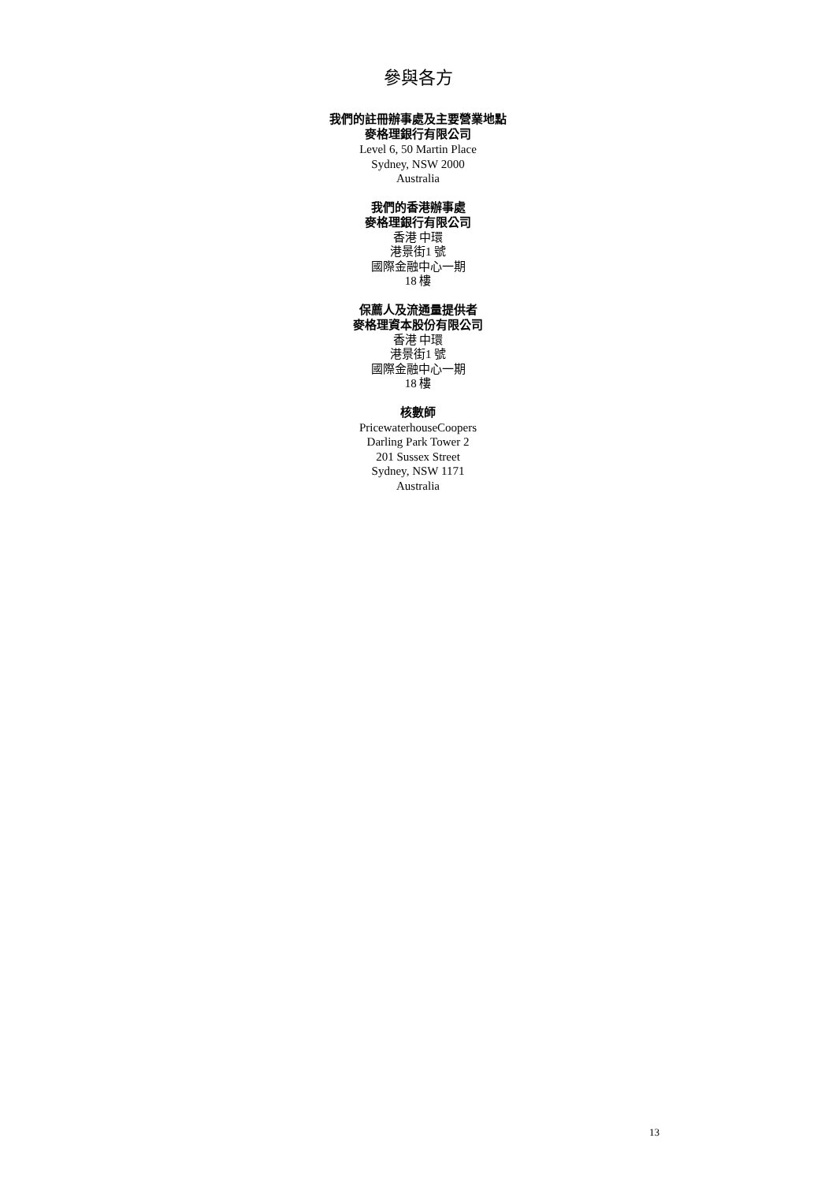參與各方
我們的註冊辦事處及主要營業地點
麥格理銀行有限公司
Level 6, 50 Martin Place
Sydney, NSW 2000
Australia
我們的香港辦事處
麥格理銀行有限公司
香港 中環
港景街1 號
國際金融中心一期
18 樓
保薦人及流通量提供者
麥格理資本股份有限公司
香港 中環
港景街1 號
國際金融中心一期
18 樓
核數師
PricewaterhouseCoopers
Darling Park Tower 2
201 Sussex Street
Sydney, NSW 1171
Australia
13